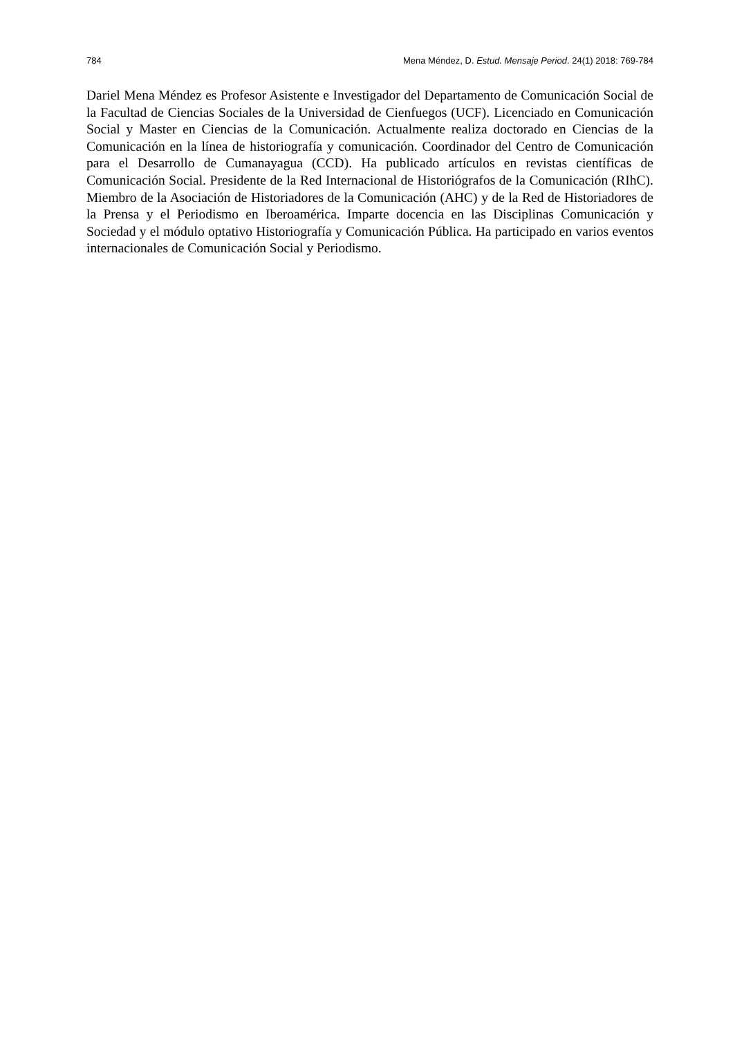784 Mena Méndez, D. Estud. Mensaje Period. 24(1) 2018: 769-784
Dariel Mena Méndez es Profesor Asistente e Investigador del Departamento de Comunicación Social de la Facultad de Ciencias Sociales de la Universidad de Cienfuegos (UCF). Licenciado en Comunicación Social y Master en Ciencias de la Comunicación. Actualmente realiza doctorado en Ciencias de la Comunicación en la línea de historiografía y comunicación. Coordinador del Centro de Comunicación para el Desarrollo de Cumanayagua (CCD). Ha publicado artículos en revistas científicas de Comunicación Social. Presidente de la Red Internacional de Historiógrafos de la Comunicación (RIhC). Miembro de la Asociación de Historiadores de la Comunicación (AHC) y de la Red de Historiadores de la Prensa y el Periodismo en Iberoamérica. Imparte docencia en las Disciplinas Comunicación y Sociedad y el módulo optativo Historiografía y Comunicación Pública. Ha participado en varios eventos internacionales de Comunicación Social y Periodismo.